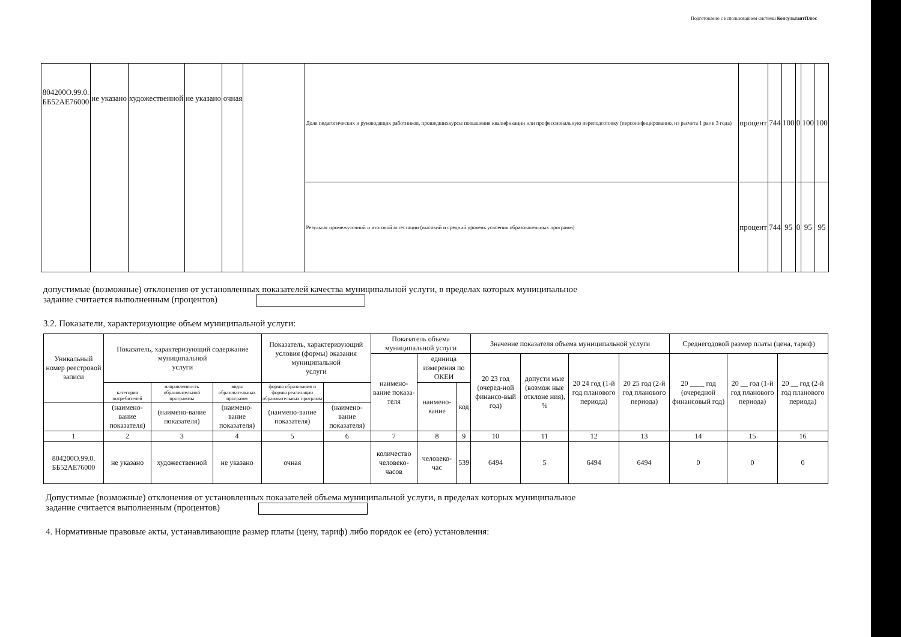Подготовлено с использованием системы КонсультантПлюс
| 804200О.99.0. ББ52АЕ76000 | не указано | художественной | не указано | очная | | Доля педагогических и руководящих работников, прошедшихкурсы повышения квалификации или профессиональную переподготовку (персонифицированно, из расчета 1 раз в 3 года) | процент | 744 | 100 | 0 | 100 | 100 |
| | | | | | | Результат промежуточной и итоговой аттестации (высокий и средний уровень усвоения образовательных программ) | процент | 744 | 95 | 0 | 95 | 95 |
допустимые (возможные) отклонения от установленных показателей качества муниципальной услуги, в пределах которых муниципальное
задание считается выполненным (процентов)
3.2. Показатели, характеризующие объем муниципальной услуги:
| Уникальный номер реестровой записи | Показатель, характеризующий содержание муниципальной услуги | | | Показатель, характеризующий условия (формы) оказания муниципальной услуги | | Показатель объема муниципальной услуги | | | Значение показателя объема муниципальной услуги | | | | Среднегодовой размер платы (цена, тариф) | | |
| --- | --- | --- | --- | --- | --- | --- | --- | --- | --- | --- | --- | --- | --- | --- | --- |
| | | | | | | наимено-вание показа-теля | единица измерения по ОКЕИ | | 20 23 год (очеред-ной финансо-вый год) | допусти мые (возмож ные отклоне ния), % | 20 24 год (1-й год планового периода) | 20 25 год (2-й год планового периода) | 20 ____ год (очередной финансовый год) | 20 __ год (1-й год планового периода) | 20 __ год (2-й год планового периода) |
| | категория потребителей | направленность образовательной программы | виды образовательных программ | формы образования и формы реализации образовательных программ | | | наимено-вание | код | | | | | | | |
| | (наимено-вание показателя) | (наимено-вание показателя) | (наимено-вание показателя) | (наимено-вание показателя) | (наимено-вание показателя) | | | | | | | | | | |
| 1 | 2 | 3 | 4 | 5 | 6 | 7 | 8 | 9 | 10 | 11 | 12 | 13 | 14 | 15 | 16 |
| 804200О.99.0. ББ52АЕ76000 | не указано | художественной | не указано | очная | | количество человеко-часов | человеко-час | 539 | 6494 | 5 | 6494 | 6494 | 0 | 0 | 0 |
Допустимые (возможные) отклонения от установленных показателей объема муниципальной услуги, в пределах которых муниципальное
задание считается выполненным (процентов)
4. Нормативные правовые акты, устанавливающие размер платы (цену, тариф) либо порядок ее (его) установления: